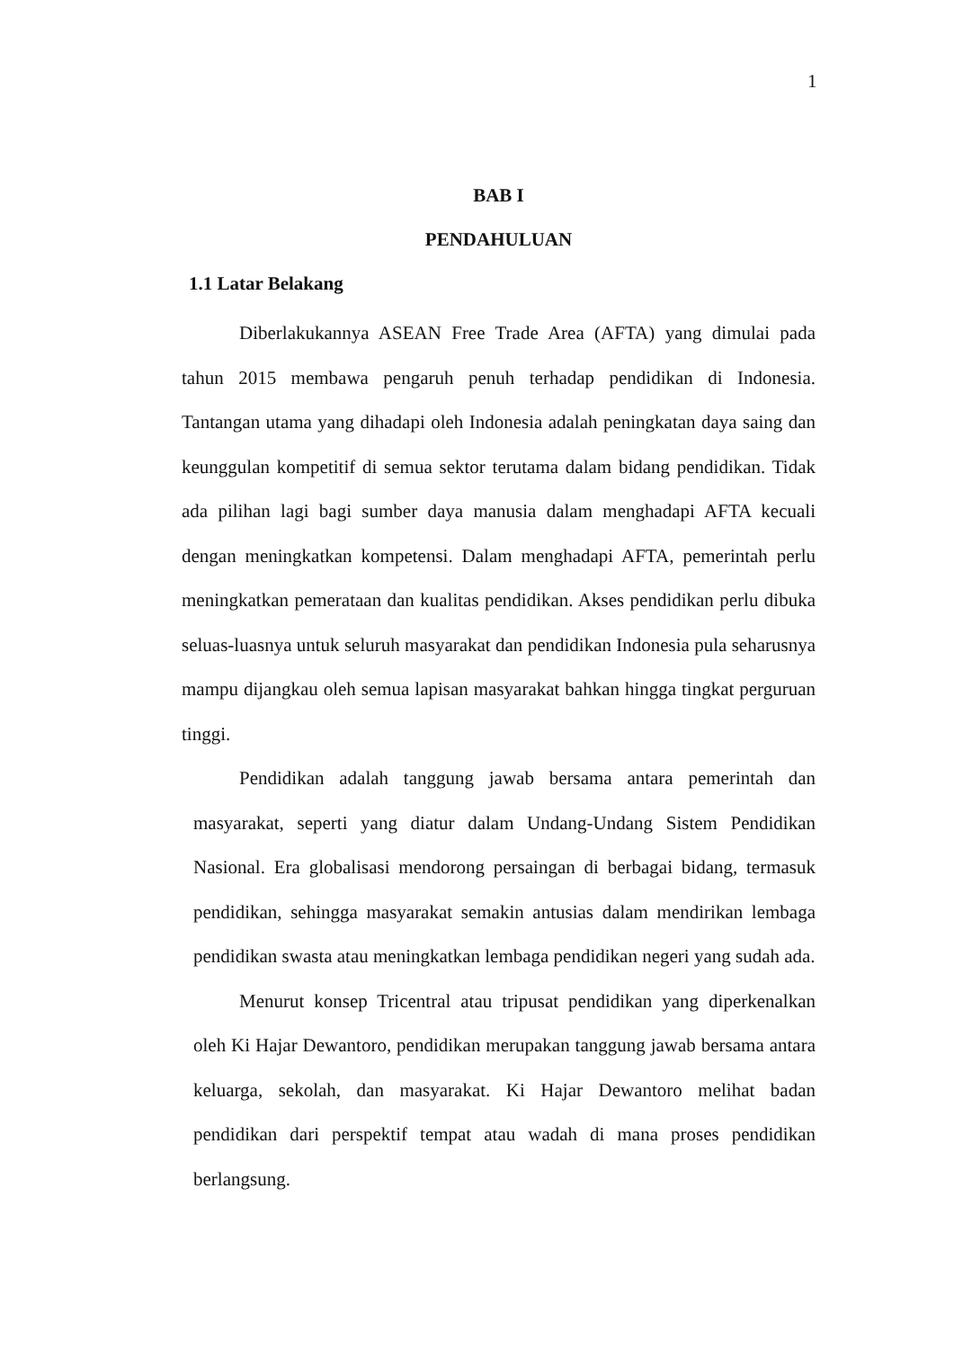1
BAB I
PENDAHULUAN
1.1 Latar Belakang
Diberlakukannya ASEAN Free Trade Area (AFTA) yang dimulai pada tahun 2015 membawa pengaruh penuh terhadap pendidikan di Indonesia. Tantangan utama yang dihadapi oleh Indonesia adalah peningkatan daya saing dan keunggulan kompetitif di semua sektor terutama dalam bidang pendidikan. Tidak ada pilihan lagi bagi sumber daya manusia dalam menghadapi AFTA kecuali dengan meningkatkan kompetensi. Dalam menghadapi AFTA, pemerintah perlu meningkatkan pemerataan dan kualitas pendidikan. Akses pendidikan perlu dibuka seluas-luasnya untuk seluruh masyarakat dan pendidikan Indonesia pula seharusnya mampu dijangkau oleh semua lapisan masyarakat bahkan hingga tingkat perguruan tinggi.
Pendidikan adalah tanggung jawab bersama antara pemerintah dan masyarakat, seperti yang diatur dalam Undang-Undang Sistem Pendidikan Nasional. Era globalisasi mendorong persaingan di berbagai bidang, termasuk pendidikan, sehingga masyarakat semakin antusias dalam mendirikan lembaga pendidikan swasta atau meningkatkan lembaga pendidikan negeri yang sudah ada.
Menurut konsep Tricentral atau tripusat pendidikan yang diperkenalkan oleh Ki Hajar Dewantoro, pendidikan merupakan tanggung jawab bersama antara keluarga, sekolah, dan masyarakat. Ki Hajar Dewantoro melihat badan pendidikan dari perspektif tempat atau wadah di mana proses pendidikan berlangsung.